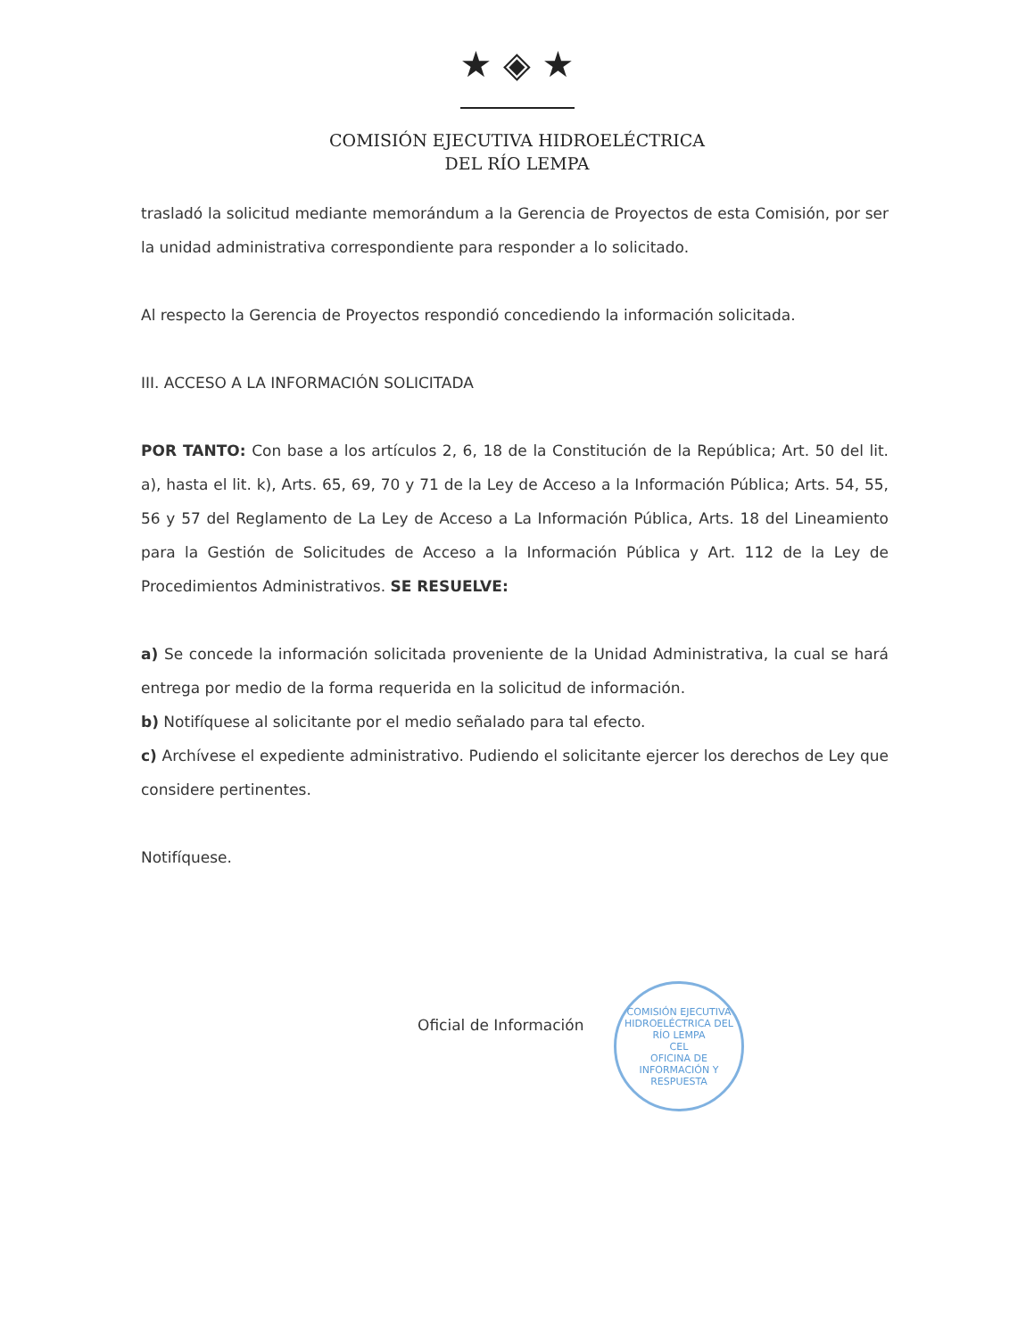★ ◈ ★
COMISIÓN EJECUTIVA HIDROELÉCTRICA
DEL RÍO LEMPA
trasladó la solicitud mediante memorándum a la Gerencia de Proyectos de esta Comisión, por ser la unidad administrativa correspondiente para responder a lo solicitado.
Al respecto la Gerencia de Proyectos respondió concediendo la información solicitada.
III. ACCESO A LA INFORMACIÓN SOLICITADA
POR TANTO: Con base a los artículos 2, 6, 18 de la Constitución de la República; Art. 50 del lit. a), hasta el lit. k), Arts. 65, 69, 70 y 71 de la Ley de Acceso a la Información Pública; Arts. 54, 55, 56 y 57 del Reglamento de La Ley de Acceso a La Información Pública, Arts. 18 del Lineamiento para la Gestión de Solicitudes de Acceso a la Información Pública y Art. 112 de la Ley de Procedimientos Administrativos. SE RESUELVE:
a) Se concede la información solicitada proveniente de la Unidad Administrativa, la cual se hará entrega por medio de la forma requerida en la solicitud de información.
b) Notifíquese al solicitante por el medio señalado para tal efecto.
c) Archívese el expediente administrativo. Pudiendo el solicitante ejercer los derechos de Ley que considere pertinentes.
Notifíquese.
Oficial de Información
COMISIÓN EJECUTIVA HIDROELÉCTRICA DEL RÍO LEMPA
CEL
OFICINA DE INFORMACIÓN Y RESPUESTA